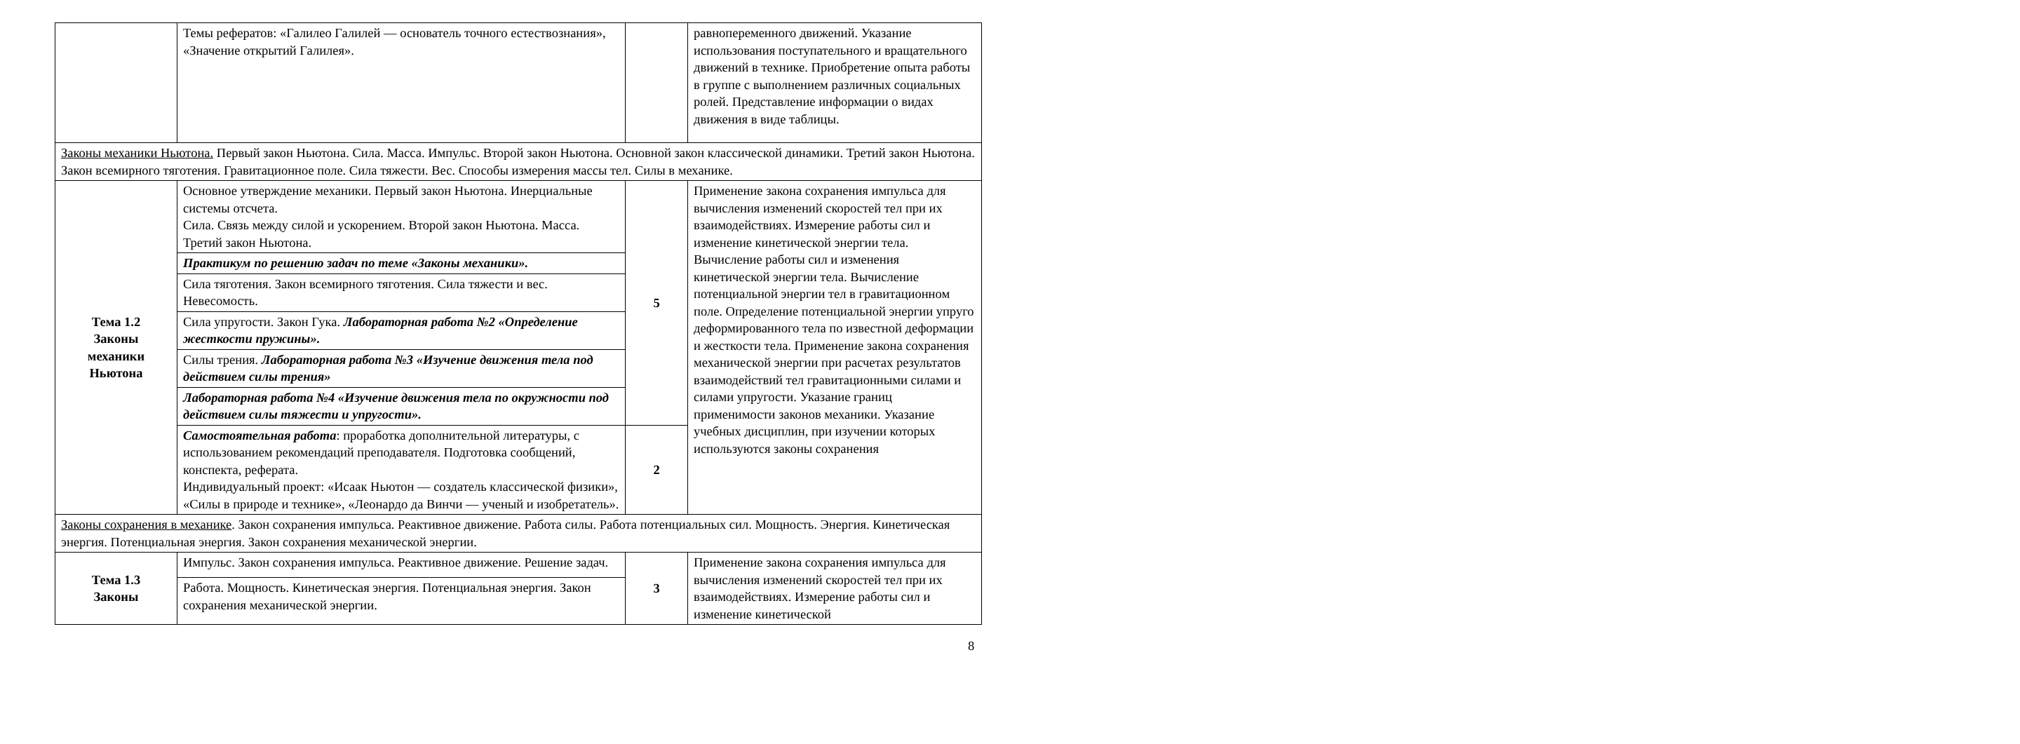| | Темы рефератов: «Галилео Галилей — основатель точного естествознания», «Значение открытий Галилея». | | равнопеременного движений. Указание использования поступательного и вращательного движений в технике. Приобретение опыта работы в группе с выполнением различных социальных ролей. Представление информации о видах движения в виде таблицы. |
| Законы механики Ньютона. Первый закон Ньютона. Сила. Масса. Импульс. Второй закон Ньютона. Основной закон классической динамики. Третий закон Ньютона. Закон всемирного тяготения. Гравитационное поле. Сила тяжести. Вес. Способы измерения массы тел. Силы в механике. | | | |
| Тема 1.2 Законы механики Ньютона | Основное утверждение механики. Первый закон Ньютона. Инерциальные системы отсчета. Сила. Связь между силой и ускорением. Второй закон Ньютона. Масса. Третий закон Ньютона. | 5 | Применение закона сохранения импульса для вычисления изменений скоростей тел при их взаимодействиях. Измерение работы сил и изменение кинетической энергии тела. Вычисление работы сил и изменения кинетической энергии тела. Вычисление потенциальной энергии тел в гравитационном поле. Определение потенциальной энергии упруго деформированного тела по известной деформации и жесткости тела. Применение закона сохранения механической энергии при расчетах результатов взаимодействий тел гравитационными силами и силами упругости. Указание границ применимости законов механики. Указание учебных дисциплин, при изучении которых используются законы сохранения |
| | Практикум по решению задач по теме «Законы механики». | | |
| | Сила тяготения. Закон всемирного тяготения. Сила тяжести и вес. Невесомость. | | |
| | Сила упругости. Закон Гука. Лабораторная работа №2 «Определение жесткости пружины». | | |
| | Силы трения. Лабораторная работа №3 «Изучение движения тела под действием силы трения» | | |
| | Лабораторная работа №4 «Изучение движения тела по окружности под действием силы тяжести и упругости». | | |
| | Самостоятельная работа : проработка дополнительной литературы, с использованием рекомендаций преподавателя. Подготовка сообщений, конспекта, реферата. Индивидуальный проект: «Исаак Ньютон — создатель классической физики», «Силы в природе и технике», «Леонардо да Винчи — ученый и изобретатель». | 2 | |
| Законы сохранения в механике . Закон сохранения импульса. Реактивное движение. Работа силы. Работа потенциальных сил. Мощность. Энергия. Кинетическая энергия. Потенциальная энергия. Закон сохранения механической энергии. | | | |
| Тема 1.3 Законы | Импульс. Закон сохранения импульса. Реактивное движение. Решение задач. | 3 | Применение закона сохранения импульса для вычисления изменений скоростей тел при их взаимодействиях. Измерение работы сил и изменение кинетической |
| | Работа. Мощность. Кинетическая энергия. Потенциальная энергия. Закон сохранения механической энергии. | | |
8